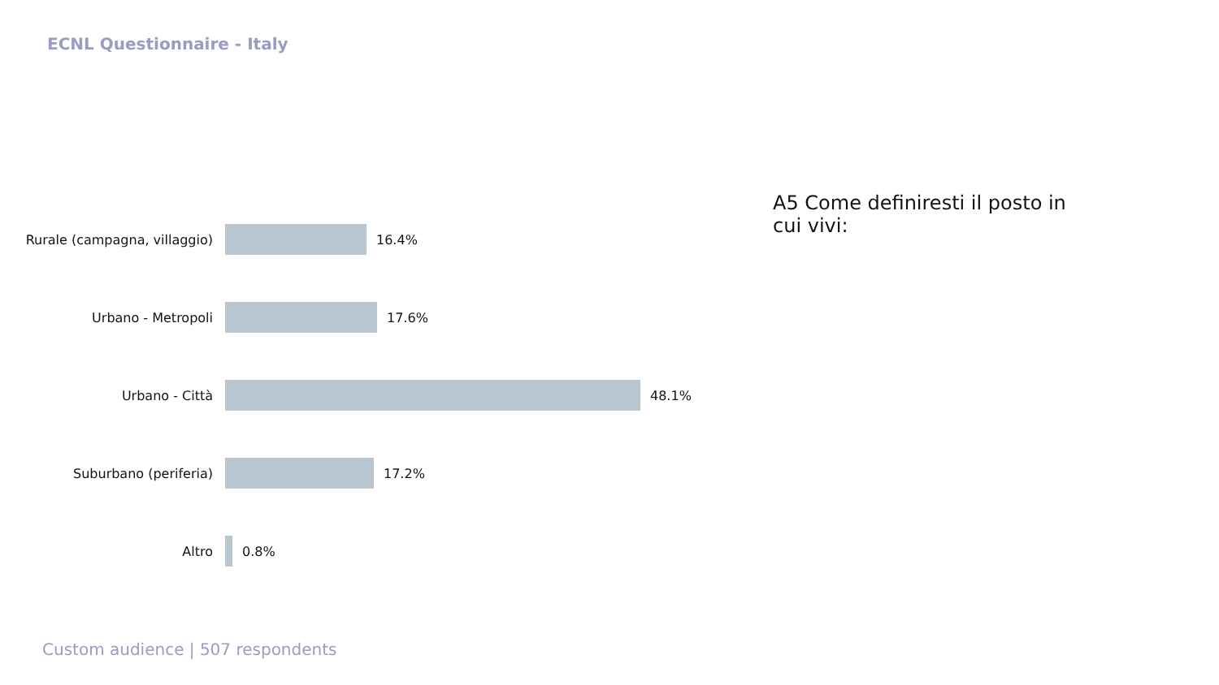ECNL Questionnaire - Italy
Rurale (campagna, villaggio)
16.4%
Urbano - Metropoli 17.6%
Urbano - Città 48.1%
Suburbano (periferia) 17.2%
Altro 0.8%
A5 Come definiresti il posto in cui vivi:
Custom audience | 507 respondents